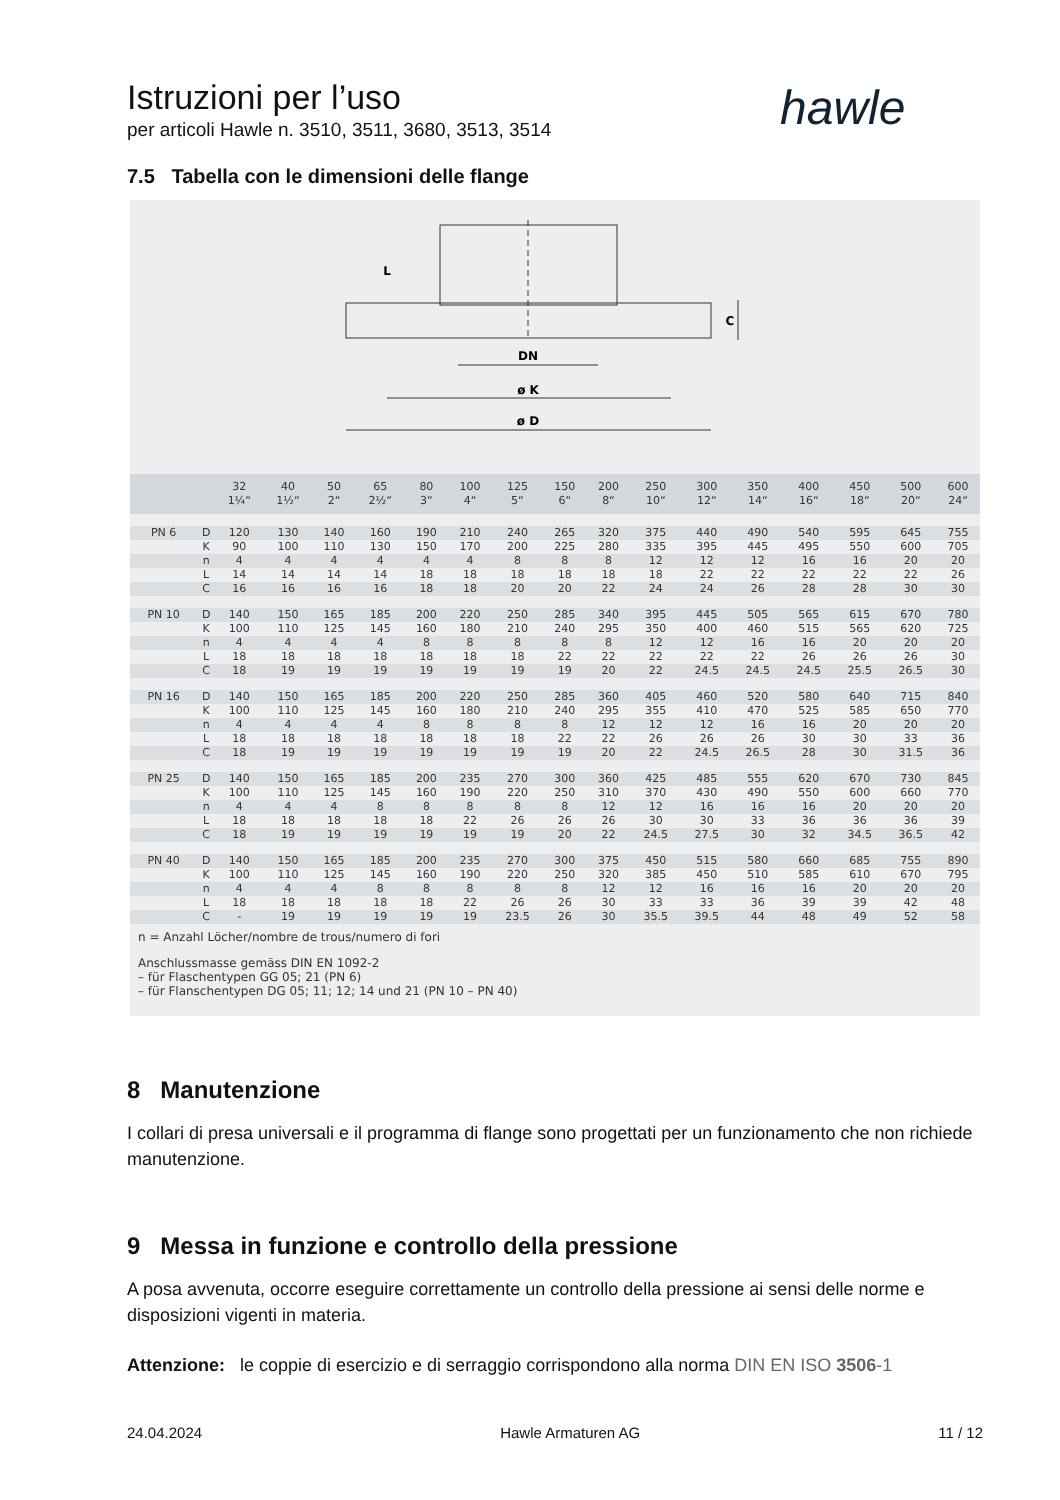Istruzioni per l’uso
per articoli Hawle n. 3510, 3511, 3680, 3513, 3514
hawle
7.5 Tabella con le dimensioni delle flange
DN
ø K
ø D
L
C
| | | 32 1¼“ | 40 1½“ | 50 2“ | 65 2½“ | 80 3“ | 100 4“ | 125 5“ | 150 6“ | 200 8“ | 250 10“ | 300 12“ | 350 14“ | 400 16“ | 450 18“ | 500 20“ | 600 24“ |
| --- | --- | --- | --- | --- | --- | --- | --- | --- | --- | --- | --- | --- | --- | --- | --- | --- | --- |
| PN 6 | D | 120 | 130 | 140 | 160 | 190 | 210 | 240 | 265 | 320 | 375 | 440 | 490 | 540 | 595 | 645 | 755 |
| | K | 90 | 100 | 110 | 130 | 150 | 170 | 200 | 225 | 280 | 335 | 395 | 445 | 495 | 550 | 600 | 705 |
| | n | 4 | 4 | 4 | 4 | 4 | 4 | 8 | 8 | 8 | 12 | 12 | 12 | 16 | 16 | 20 | 20 |
| | L | 14 | 14 | 14 | 14 | 18 | 18 | 18 | 18 | 18 | 18 | 22 | 22 | 22 | 22 | 22 | 26 |
| | C | 16 | 16 | 16 | 16 | 18 | 18 | 20 | 20 | 22 | 24 | 24 | 26 | 28 | 28 | 30 | 30 |
| PN 10 | D | 140 | 150 | 165 | 185 | 200 | 220 | 250 | 285 | 340 | 395 | 445 | 505 | 565 | 615 | 670 | 780 |
| | K | 100 | 110 | 125 | 145 | 160 | 180 | 210 | 240 | 295 | 350 | 400 | 460 | 515 | 565 | 620 | 725 |
| | n | 4 | 4 | 4 | 4 | 8 | 8 | 8 | 8 | 8 | 12 | 12 | 16 | 16 | 20 | 20 | 20 |
| | L | 18 | 18 | 18 | 18 | 18 | 18 | 18 | 22 | 22 | 22 | 22 | 22 | 26 | 26 | 26 | 30 |
| | C | 18 | 19 | 19 | 19 | 19 | 19 | 19 | 19 | 20 | 22 | 24.5 | 24.5 | 24.5 | 25.5 | 26.5 | 30 |
| PN 16 | D | 140 | 150 | 165 | 185 | 200 | 220 | 250 | 285 | 360 | 405 | 460 | 520 | 580 | 640 | 715 | 840 |
| | K | 100 | 110 | 125 | 145 | 160 | 180 | 210 | 240 | 295 | 355 | 410 | 470 | 525 | 585 | 650 | 770 |
| | n | 4 | 4 | 4 | 4 | 8 | 8 | 8 | 8 | 12 | 12 | 12 | 16 | 16 | 20 | 20 | 20 |
| | L | 18 | 18 | 18 | 18 | 18 | 18 | 18 | 22 | 22 | 26 | 26 | 26 | 30 | 30 | 33 | 36 |
| | C | 18 | 19 | 19 | 19 | 19 | 19 | 19 | 19 | 20 | 22 | 24.5 | 26.5 | 28 | 30 | 31.5 | 36 |
| PN 25 | D | 140 | 150 | 165 | 185 | 200 | 235 | 270 | 300 | 360 | 425 | 485 | 555 | 620 | 670 | 730 | 845 |
| | K | 100 | 110 | 125 | 145 | 160 | 190 | 220 | 250 | 310 | 370 | 430 | 490 | 550 | 600 | 660 | 770 |
| | n | 4 | 4 | 4 | 8 | 8 | 8 | 8 | 8 | 12 | 12 | 16 | 16 | 16 | 20 | 20 | 20 |
| | L | 18 | 18 | 18 | 18 | 18 | 22 | 26 | 26 | 26 | 30 | 30 | 33 | 36 | 36 | 36 | 39 |
| | C | 18 | 19 | 19 | 19 | 19 | 19 | 19 | 20 | 22 | 24.5 | 27.5 | 30 | 32 | 34.5 | 36.5 | 42 |
| PN 40 | D | 140 | 150 | 165 | 185 | 200 | 235 | 270 | 300 | 375 | 450 | 515 | 580 | 660 | 685 | 755 | 890 |
| | K | 100 | 110 | 125 | 145 | 160 | 190 | 220 | 250 | 320 | 385 | 450 | 510 | 585 | 610 | 670 | 795 |
| | n | 4 | 4 | 4 | 8 | 8 | 8 | 8 | 8 | 12 | 12 | 16 | 16 | 16 | 20 | 20 | 20 |
| | L | 18 | 18 | 18 | 18 | 18 | 22 | 26 | 26 | 30 | 33 | 33 | 36 | 39 | 39 | 42 | 48 |
| | C | - | 19 | 19 | 19 | 19 | 19 | 23.5 | 26 | 30 | 35.5 | 39.5 | 44 | 48 | 49 | 52 | 58 |
n = Anzahl Löcher/nombre de trous/numero di fori
Anschlussmasse gemäss DIN EN 1092-2
– für Flaschentypen GG 05; 21 (PN 6)
– für Flanschentypen DG 05; 11; 12; 14 und 21 (PN 10 – PN 40)
8 Manutenzione
I collari di presa universali e il programma di flange sono progettati per un funzionamento che non richiede manutenzione.
9 Messa in funzione e controllo della pressione
A posa avvenuta, occorre eseguire correttamente un controllo della pressione ai sensi delle norme e disposizioni vigenti in materia.
Attenzione: le coppie di esercizio e di serraggio corrispondono alla norma DIN EN ISO 3506-1
24.04.2024 Hawle Armaturen AG 11 / 12